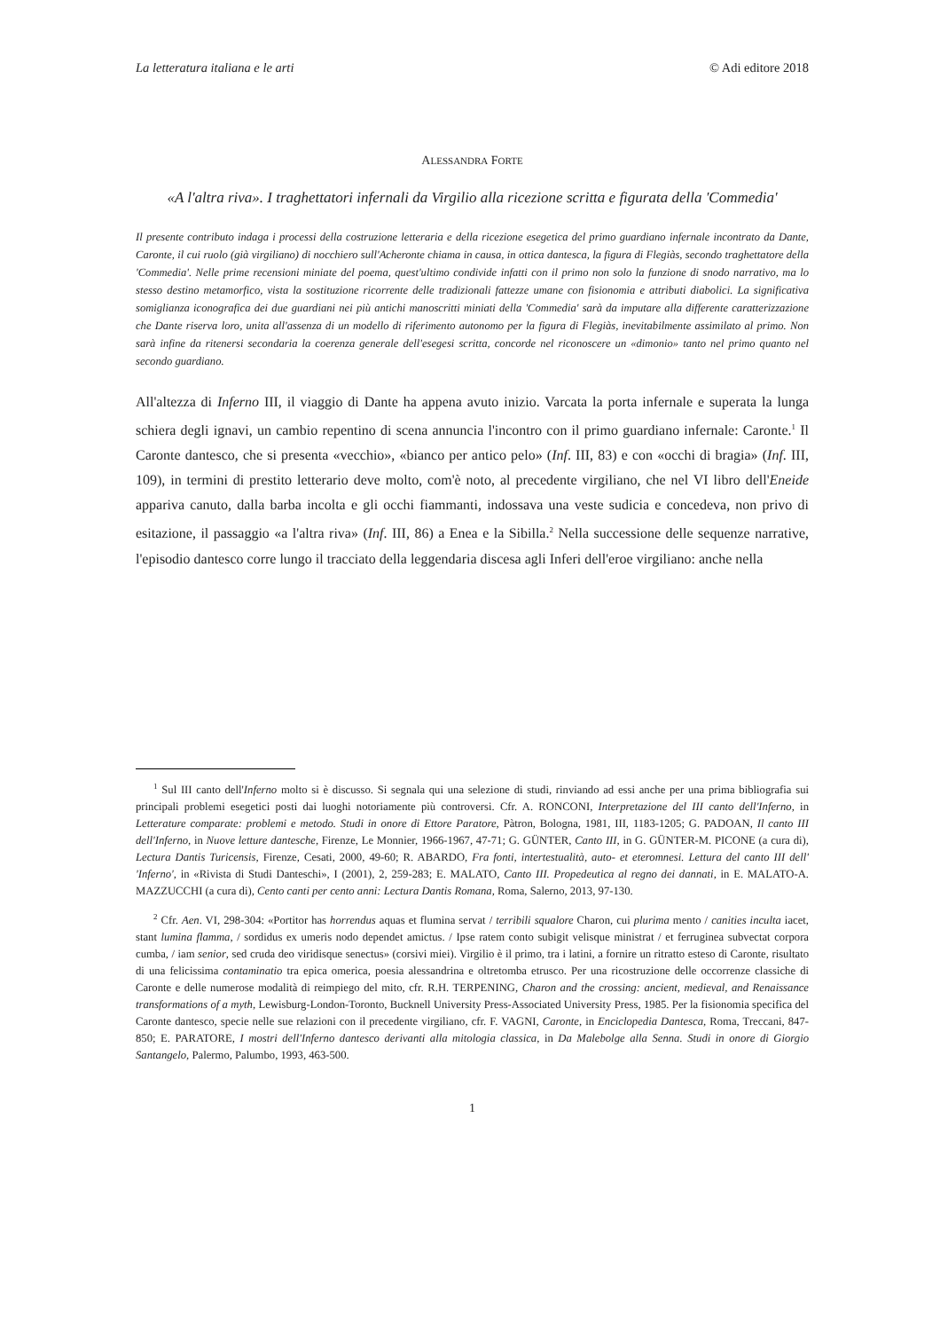La letteratura italiana e le arti © Adi editore 2018
ALESSANDRA FORTE
«A l'altra riva». I traghettatori infernali da Virgilio alla ricezione scritta e figurata della 'Commedia'
Il presente contributo indaga i processi della costruzione letteraria e della ricezione esegetica del primo guardiano infernale incontrato da Dante, Caronte, il cui ruolo (già virgiliano) di nocchiero sull'Acheronte chiama in causa, in ottica dantesca, la figura di Flegiàs, secondo traghettatore della 'Commedia'. Nelle prime recensioni miniate del poema, quest'ultimo condivide infatti con il primo non solo la funzione di snodo narrativo, ma lo stesso destino metamorfico, vista la sostituzione ricorrente delle tradizionali fattezze umane con fisionomia e attributi diabolici. La significativa somiglianza iconografica dei due guardiani nei più antichi manoscritti miniati della 'Commedia' sarà da imputare alla differente caratterizzazione che Dante riserva loro, unita all'assenza di un modello di riferimento autonomo per la figura di Flegiàs, inevitabilmente assimilato al primo. Non sarà infine da ritenersi secondaria la coerenza generale dell'esegesi scritta, concorde nel riconoscere un «dimonio» tanto nel primo quanto nel secondo guardiano.
All'altezza di Inferno III, il viaggio di Dante ha appena avuto inizio. Varcata la porta infernale e superata la lunga schiera degli ignavi, un cambio repentino di scena annuncia l'incontro con il primo guardiano infernale: Caronte.<sup>1</sup> Il Caronte dantesco, che si presenta «vecchio», «bianco per antico pelo» (Inf. III, 83) e con «occhi di bragia» (Inf. III, 109), in termini di prestito letterario deve molto, com'è noto, al precedente virgiliano, che nel VI libro dell'Eneide appariva canuto, dalla barba incolta e gli occhi fiammanti, indossava una veste sudicia e concedeva, non privo di esitazione, il passaggio «a l'altra riva» (Inf. III, 86) a Enea e la Sibilla.<sup>2</sup> Nella successione delle sequenze narrative, l'episodio dantesco corre lungo il tracciato della leggendaria discesa agli Inferi dell'eroe virgiliano: anche nella
<sup>1</sup> Sul III canto dell'Inferno molto si è discusso. Si segnala qui una selezione di studi, rinviando ad essi anche per una prima bibliografia sui principali problemi esegetici posti dai luoghi notoriamente più controversi. Cfr. A. RONCONI, Interpretazione del III canto dell'Inferno, in Letterature comparate: problemi e metodo. Studi in onore di Ettore Paratore, Pàtron, Bologna, 1981, III, 1183-1205; G. PADOAN, Il canto III dell'Inferno, in Nuove letture dantesche, Firenze, Le Monnier, 1966-1967, 47-71; G. GÜNTER, Canto III, in G. GÜNTER-M. PICONE (a cura di), Lectura Dantis Turicensis, Firenze, Cesati, 2000, 49-60; R. ABARDO, Fra fonti, intertestualità, auto- et eteromnesi. Lettura del canto III dell' 'Inferno', in «Rivista di Studi Danteschi», I (2001), 2, 259-283; E. MALATO, Canto III. Propedeutica al regno dei dannati, in E. MALATO-A. MAZZUCCHI (a cura di), Cento canti per cento anni: Lectura Dantis Romana, Roma, Salerno, 2013, 97-130.
<sup>2</sup> Cfr. Aen. VI, 298-304: «Portitor has horrendus aquas et flumina servat / terribili squalore Charon, cui plurima mento / canities inculta iacet, stant lumina flamma, / sordidus ex umeris nodo dependet amictus. / Ipse ratem conto subigit velisque ministrat / et ferruginea subvectat corpora cumba, / iam senior, sed cruda deo viridisque senectus» (corsivi miei). Virgilio è il primo, tra i latini, a fornire un ritratto esteso di Caronte, risultato di una felicissima contaminatio tra epica omerica, poesia alessandrina e oltretomba etrusco. Per una ricostruzione delle occorrenze classiche di Caronte e delle numerose modalità di reimpiego del mito, cfr. R.H. TERPENING, Charon and the crossing: ancient, medieval, and Renaissance transformations of a myth, Lewisburg-London-Toronto, Bucknell University Press-Associated University Press, 1985. Per la fisionomia specifica del Caronte dantesco, specie nelle sue relazioni con il precedente virgiliano, cfr. F. VAGNI, Caronte, in Enciclopedia Dantesca, Roma, Treccani, 847-850; E. PARATORE, I mostri dell'Inferno dantesco derivanti alla mitologia classica, in Da Malebolge alla Senna. Studi in onore di Giorgio Santangelo, Palermo, Palumbo, 1993, 463-500.
1